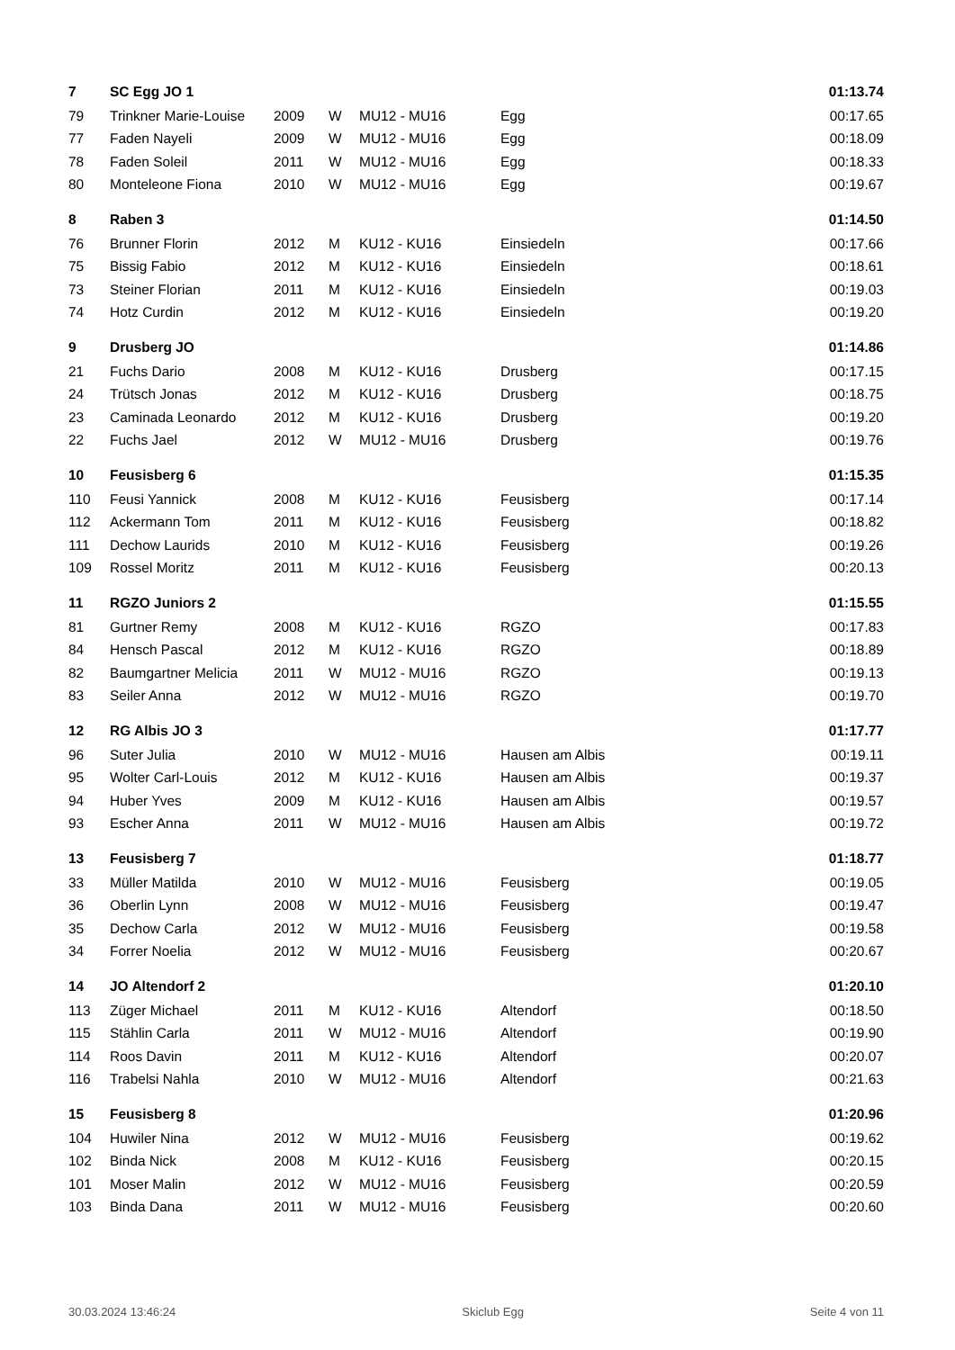| 7 | SC Egg JO 1 | | | | | 01:13.74 |
| 79 | Trinkner Marie-Louise | 2009 | W | MU12 - MU16 | Egg | 00:17.65 |
| 77 | Faden Nayeli | 2009 | W | MU12 - MU16 | Egg | 00:18.09 |
| 78 | Faden Soleil | 2011 | W | MU12 - MU16 | Egg | 00:18.33 |
| 80 | Monteleone Fiona | 2010 | W | MU12 - MU16 | Egg | 00:19.67 |
| 8 | Raben 3 | | | | | 01:14.50 |
| 76 | Brunner Florin | 2012 | M | KU12 - KU16 | Einsiedeln | 00:17.66 |
| 75 | Bissig Fabio | 2012 | M | KU12 - KU16 | Einsiedeln | 00:18.61 |
| 73 | Steiner Florian | 2011 | M | KU12 - KU16 | Einsiedeln | 00:19.03 |
| 74 | Hotz Curdin | 2012 | M | KU12 - KU16 | Einsiedeln | 00:19.20 |
| 9 | Drusberg JO | | | | | 01:14.86 |
| 21 | Fuchs Dario | 2008 | M | KU12 - KU16 | Drusberg | 00:17.15 |
| 24 | Trütsch Jonas | 2012 | M | KU12 - KU16 | Drusberg | 00:18.75 |
| 23 | Caminada Leonardo | 2012 | M | KU12 - KU16 | Drusberg | 00:19.20 |
| 22 | Fuchs Jael | 2012 | W | MU12 - MU16 | Drusberg | 00:19.76 |
| 10 | Feusisberg 6 | | | | | 01:15.35 |
| 110 | Feusi Yannick | 2008 | M | KU12 - KU16 | Feusisberg | 00:17.14 |
| 112 | Ackermann Tom | 2011 | M | KU12 - KU16 | Feusisberg | 00:18.82 |
| 111 | Dechow Laurids | 2010 | M | KU12 - KU16 | Feusisberg | 00:19.26 |
| 109 | Rossel Moritz | 2011 | M | KU12 - KU16 | Feusisberg | 00:20.13 |
| 11 | RGZO Juniors 2 | | | | | 01:15.55 |
| 81 | Gurtner Remy | 2008 | M | KU12 - KU16 | RGZO | 00:17.83 |
| 84 | Hensch Pascal | 2012 | M | KU12 - KU16 | RGZO | 00:18.89 |
| 82 | Baumgartner Melicia | 2011 | W | MU12 - MU16 | RGZO | 00:19.13 |
| 83 | Seiler Anna | 2012 | W | MU12 - MU16 | RGZO | 00:19.70 |
| 12 | RG Albis JO 3 | | | | | 01:17.77 |
| 96 | Suter Julia | 2010 | W | MU12 - MU16 | Hausen am Albis | 00:19.11 |
| 95 | Wolter Carl-Louis | 2012 | M | KU12 - KU16 | Hausen am Albis | 00:19.37 |
| 94 | Huber Yves | 2009 | M | KU12 - KU16 | Hausen am Albis | 00:19.57 |
| 93 | Escher Anna | 2011 | W | MU12 - MU16 | Hausen am Albis | 00:19.72 |
| 13 | Feusisberg 7 | | | | | 01:18.77 |
| 33 | Müller Matilda | 2010 | W | MU12 - MU16 | Feusisberg | 00:19.05 |
| 36 | Oberlin Lynn | 2008 | W | MU12 - MU16 | Feusisberg | 00:19.47 |
| 35 | Dechow Carla | 2012 | W | MU12 - MU16 | Feusisberg | 00:19.58 |
| 34 | Forrer Noelia | 2012 | W | MU12 - MU16 | Feusisberg | 00:20.67 |
| 14 | JO Altendorf 2 | | | | | 01:20.10 |
| 113 | Züger Michael | 2011 | M | KU12 - KU16 | Altendorf | 00:18.50 |
| 115 | Stählin Carla | 2011 | W | MU12 - MU16 | Altendorf | 00:19.90 |
| 114 | Roos Davin | 2011 | M | KU12 - KU16 | Altendorf | 00:20.07 |
| 116 | Trabelsi Nahla | 2010 | W | MU12 - MU16 | Altendorf | 00:21.63 |
| 15 | Feusisberg 8 | | | | | 01:20.96 |
| 104 | Huwiler Nina | 2012 | W | MU12 - MU16 | Feusisberg | 00:19.62 |
| 102 | Binda Nick | 2008 | M | KU12 - KU16 | Feusisberg | 00:20.15 |
| 101 | Moser Malin | 2012 | W | MU12 - MU16 | Feusisberg | 00:20.59 |
| 103 | Binda Dana | 2011 | W | MU12 - MU16 | Feusisberg | 00:20.60 |
30.03.2024 13:46:24 Skiclub Egg Seite 4 von 11